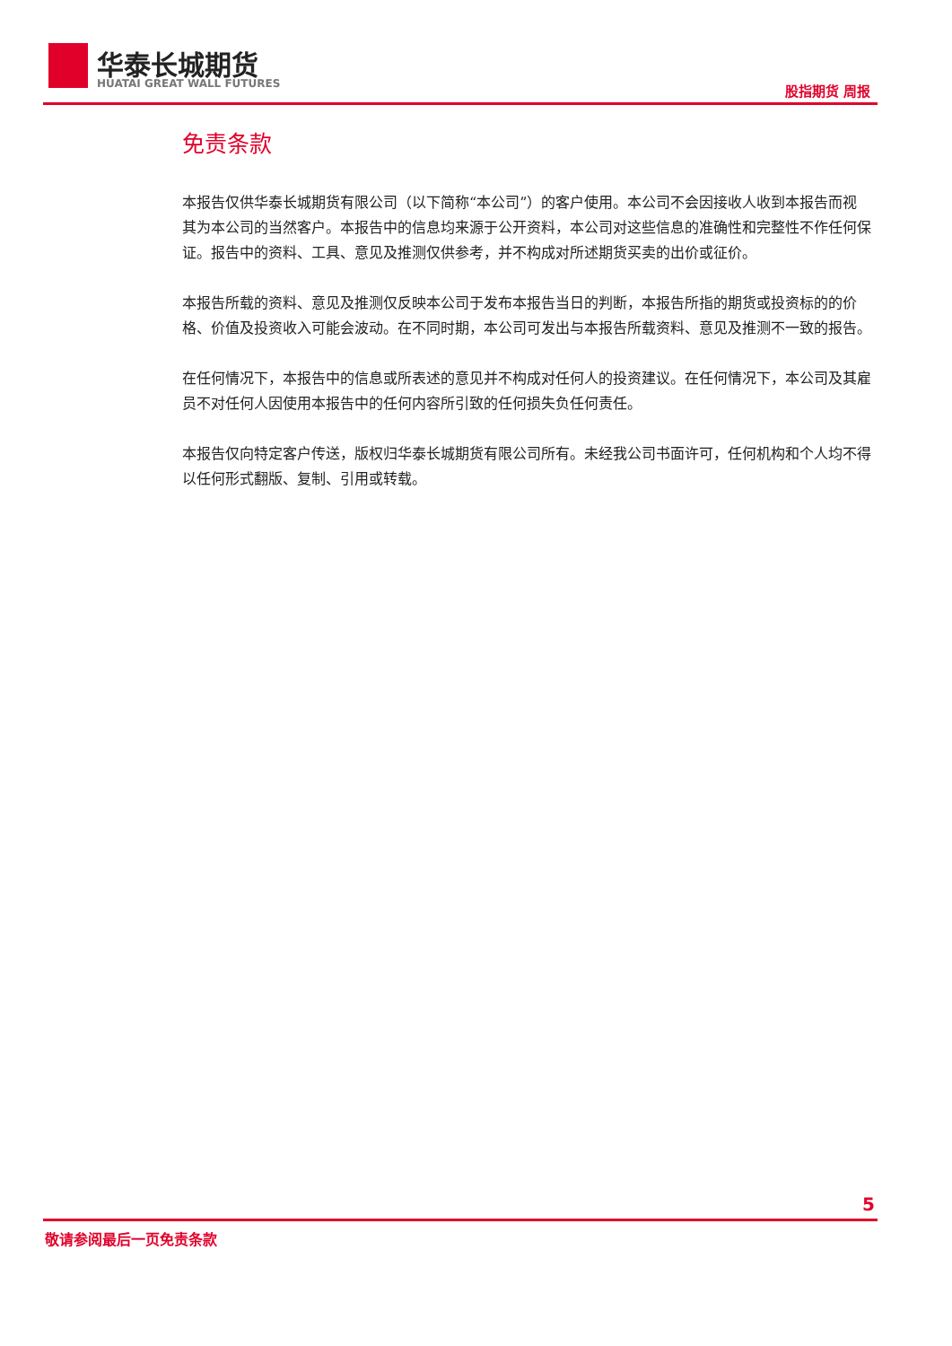华泰长城期货
HUATAI GREAT WALL FUTURES 股指期货 周报
免责条款
本报告仅供华泰长城期货有限公司（以下简称“本公司”）的客户使用。本公司不会因接收人收到本报告而视其为本公司的当然客户。本报告中的信息均来源于公开资料，本公司对这些信息的准确性和完整性不作任何保证。报告中的资料、工具、意见及推测仅供参考，并不构成对所述期货买卖的出价或征价。
本报告所载的资料、意见及推测仅反映本公司于发布本报告当日的判断，本报告所指的期货或投资标的的价格、价值及投资收入可能会波动。在不同时期，本公司可发出与本报告所载资料、意见及推测不一致的报告。
在任何情况下，本报告中的信息或所表述的意见并不构成对任何人的投资建议。在任何情况下，本公司及其雇员不对任何人因使用本报告中的任何内容所引致的任何损失负任何责任。
本报告仅向特定客户传送，版权归华泰长城期货有限公司所有。未经我公司书面许可，任何机构和个人均不得以任何形式翻版、复制、引用或转载。
5
敬请参阅最后一页免责条款